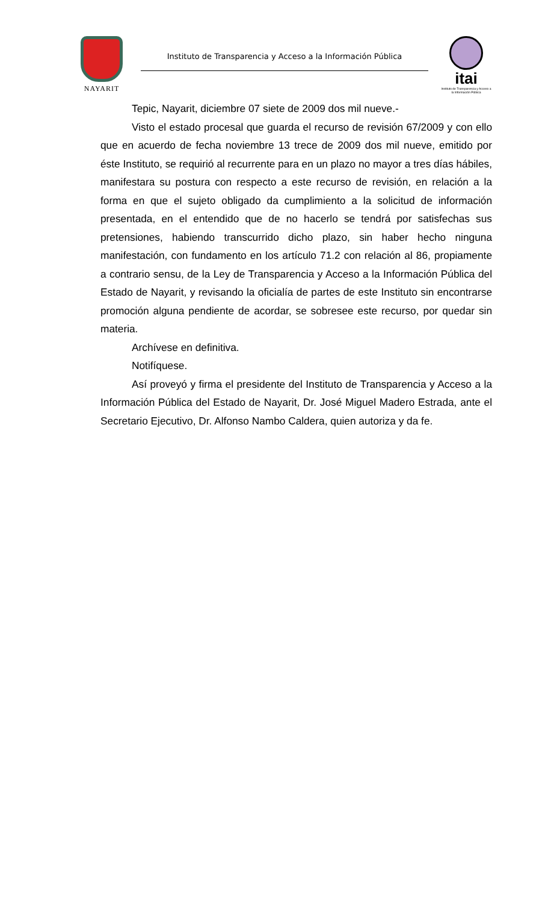NAYARIT
Instituto de Transparencia y Acceso a la Información Pública
itai
Instituto de Transparencia y Acceso a la Información Pública
Tepic, Nayarit, diciembre 07 siete de 2009 dos mil nueve.-
Visto el estado procesal que guarda el recurso de revisión 67/2009 y con ello que en acuerdo de fecha noviembre 13 trece de 2009 dos mil nueve, emitido por éste Instituto, se requirió al recurrente para en un plazo no mayor a tres días hábiles, manifestara su postura con respecto a este recurso de revisión, en relación a la forma en que el sujeto obligado da cumplimiento a la solicitud de información presentada, en el entendido que de no hacerlo se tendrá por satisfechas sus pretensiones, habiendo transcurrido dicho plazo, sin haber hecho ninguna manifestación, con fundamento en los artículo 71.2 con relación al 86, propiamente a contrario sensu, de la Ley de Transparencia y Acceso a la Información Pública del Estado de Nayarit, y revisando la oficialía de partes de este Instituto sin encontrarse promoción alguna pendiente de acordar, se sobresee este recurso, por quedar sin materia.
Archívese en definitiva.
Notifíquese.
Así proveyó y firma el presidente del Instituto de Transparencia y Acceso a la Información Pública del Estado de Nayarit, Dr. José Miguel Madero Estrada, ante el Secretario Ejecutivo, Dr. Alfonso Nambo Caldera, quien autoriza y da fe.